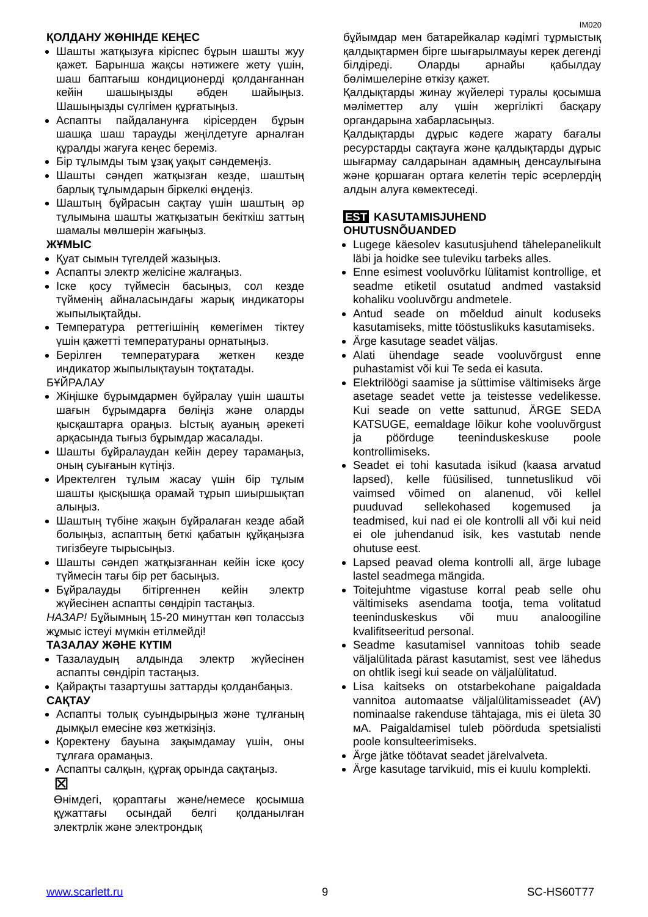IM020
ҚОЛДАНУ ЖӨНІНДЕ КЕҢЕС
Шашты жатқызуға кіріспес бұрын шашты жуу қажет. Барынша жақсы нәтижеге жету үшін, шаш баптағыш кондиционерді қолданғаннан кейін шашыңызды әбден шайыңыз. Шашыңызды сүлгімен құрғатыңыз.
Аспапты пайдаланунға кірісерден бұрын шашқа шаш тарауды жеңілдетуге арналған құралды жағуға кеңес береміз.
Бір тұлымды тым ұзақ уақыт сәндемеңіз.
Шашты сәндеп жатқызған кезде, шаштың барлық тұлымдарын біркелкі өңдеңіз.
Шаштың бұйрасын сақтау үшін шаштың әр тұлымына шашты жатқызатын бекіткіш заттың шамалы мөлшерін жағыңыз.
ЖҰМЫС
Қуат сымын түгелдей жазыңыз.
Аспапты электр желісіне жалғаңыз.
Іске қосу түймесін басыңыз, сол кезде түйменің айналасындағы жарық индикаторы жыпылықтайды.
Температура реттегішінің көмегімен тіктеу үшін қажетті температураны орнатыңыз.
Берілген температураға жеткен кезде индикатор жыпылықтауын тоқтатады.
БҰЙРАЛАУ
Жіңішке бұрымдармен бұйралау үшін шашты шағын бұрымдарға бөліңіз және оларды қысқаштарға ораңыз. Ыстық ауаның әрекеті арқасында тығыз бұрымдар жасалады.
Шашты бұйралаудан кейін дереу тарамаңыз, оның суығанын күтіңіз.
Иректелген тұлым жасау үшін бір тұлым шашты қысқышқа орамай тұрып шиыршықтап алыңыз.
Шаштың түбіне жақын бұйралаған кезде абай болыңыз, аспаптың беткі қабатын құйқаңызға тигізбеуге тырысыңыз.
Шашты сәндеп жатқызғаннан кейін іске қосу түймесін тағы бір рет басыңыз.
Бұйралауды бітіргеннен кейін электр жүйесінен аспапты сөндіріп тастаңыз.
НАЗАР! Бұйымның 15-20 минуттан көп толассыз жұмыс істеуі мүмкін етілмейді!
ТАЗАЛАУ ЖӘНЕ КҮТІМ
Тазалаудың алдында электр жүйесінен аспапты сөндіріп тастаңыз.
Қайрақты тазартушы заттарды қолданбаңыз.
САҚТАУ
Аспапты толық суындырыңыз және тұлғаның дымқыл емесіне көз жеткізіңіз.
Қоректену бауына зақымдамау үшін, оны тұлғаға орамаңыз.
Аспапты салқын, құрғақ орында сақтаңыз.
⊠
Өнімдегі, қораптағы және/немесе қосымша құжаттағы осындай белгі қолданылған электрлік және электрондық
бұйымдар мен батарейкалар кәдімгі тұрмыстық қалдықтармен бірге шығарылмауы керек дегенді білдіреді. Оларды арнайы қабылдау бөлімшелеріне өткізу қажет.
Қалдықтарды жинау жүйелері туралы қосымша мәліметтер алу үшін жергілікті басқару органдарына хабарласыңыз.
Қалдықтарды дұрыс кәдеге жарату бағалы ресурстарды сақтауға және қалдықтарды дұрыс шығармау салдарынан адамның денсаулығына және қоршаған ортаға келетін теріс әсерлердің алдын алуға көмектеседі.
EST KASUTAMISJUHEND
OHUTUSNÕUANDED
Lugege käesolev kasutusjuhend tähelepanelikult läbi ja hoidke see tuleviku tarbeks alles.
Enne esimest vooluvõrku lülitamist kontrollige, et seadme etiketil osutatud andmed vastaksid kohaliku vooluvõrgu andmetele.
Antud seade on mõeldud ainult koduseks kasutamiseks, mitte tööstuslikuks kasutamiseks.
Ärge kasutage seadet väljas.
Alati ühendage seade vooluvõrgust enne puhastamist või kui Te seda ei kasuta.
Elektrilöögi saamise ja süttimise vältimiseks ärge asetage seadet vette ja teistesse vedelikesse. Kui seade on vette sattunud, ÄRGE SEDA KATSUGE, eemaldage lõikur kohe vooluvõrgust ja pöörduge teeninduskeskuse poole kontrollimiseks.
Seadet ei tohi kasutada isikud (kaasa arvatud lapsed), kelle füüsilised, tunnetuslikud või vaimsed võimed on alanenud, või kellel puuduvad sellekohased kogemused ja teadmised, kui nad ei ole kontrolli all või kui neid ei ole juhendanud isik, kes vastutab nende ohutuse eest.
Lapsed peavad olema kontrolli all, ärge lubage lastel seadmega mängida.
Toitejuhtme vigastuse korral peab selle ohu vältimiseks asendama tootja, tema volitatud teeninduskeskus või muu analoogiline kvalifitseeritud personal.
Seadme kasutamisel vannitoas tohib seade väljalülitada pärast kasutamist, sest vee lähedus on ohtlik isegi kui seade on väljalülitatud.
Lisa kaitseks on otstarbekohane paigaldada vannitoa automaatse väljalülitamisseadet (AV) nominaalse rakenduse tähtajaga, mis ei ületa 30 мА. Paigaldamisel tuleb pöörduda spetsialisti poole konsulteerimiseks.
Ärge jätke töötavat seadet järelvalveta.
Ärge kasutage tarvikuid, mis ei kuulu komplekti.
www.scarlett.ru 9 SC-HS60T77